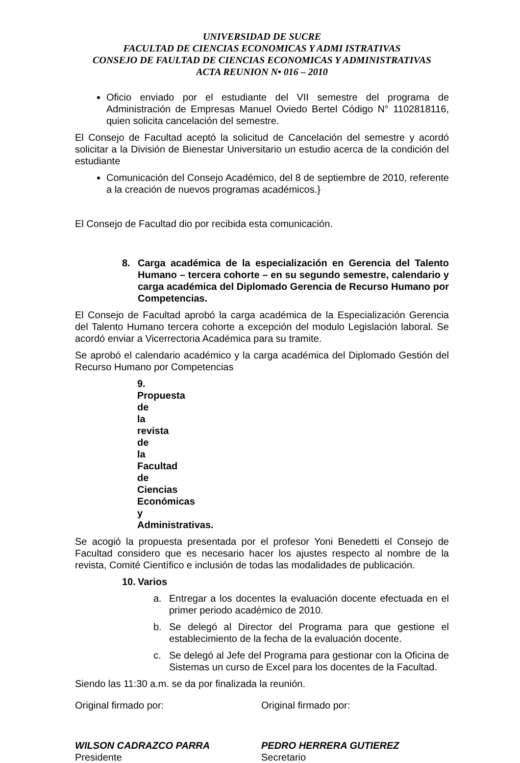UNIVERSIDAD DE SUCRE
FACULTAD DE CIENCIAS ECONOMICAS Y ADMI ISTRATIVAS
CONSEJO DE FAULTAD DE CIENCIAS ECONOMICAS Y ADMINISTRATIVAS
ACTA REUNION N• 016 – 2010
Oficio enviado por el estudiante del VII semestre del programa de Administración de Empresas Manuel Oviedo Bertel Código N° 1102818116, quien solicita cancelación del semestre.
El Consejo de Facultad aceptó la solicitud de Cancelación del semestre y acordó solicitar a la División de Bienestar Universitario un estudio acerca de la condición del estudiante
Comunicación del Consejo Académico, del 8 de septiembre de 2010, referente a la creación de nuevos programas académicos.}
El Consejo de Facultad dio por recibida esta comunicación.
8. Carga académica de la especialización en Gerencia del Talento Humano – tercera cohorte – en su segundo semestre, calendario y carga académica del Diplomado Gerencia de Recurso Humano por Competencias.
El Consejo de Facultad aprobó la carga académica de la Especialización Gerencia del Talento Humano tercera cohorte a excepción del modulo Legislación laboral. Se acordó enviar a Vicerrectoria Académica para su tramite.
Se aprobó el calendario académico y la carga académica del Diplomado Gestión del Recurso Humano por Competencias
9. Propuesta de la revista de la Facultad de Ciencias Económicas y Administrativas.
Se acogió la propuesta presentada por el profesor Yoni Benedetti el Consejo de Facultad considero que es necesario hacer los ajustes respecto al nombre de la revista, Comité Científico e inclusión de todas las modalidades de publicación.
10. Varios
a. Entregar a los docentes la evaluación docente efectuada en el primer periodo académico de 2010.
b. Se delegó al Director del Programa para que gestione el establecimiento de la fecha de la evaluación docente.
c. Se delegó al Jefe del Programa para gestionar con la Oficina de Sistemas un curso de Excel para los docentes de la Facultad.
Siendo las 11:30 a.m. se da por finalizada la reunión.
Original firmado por: Original firmado por:
WILSON CADRAZCO PARRA
Presidente
PEDRO HERRERA GUTIEREZ
Secretario